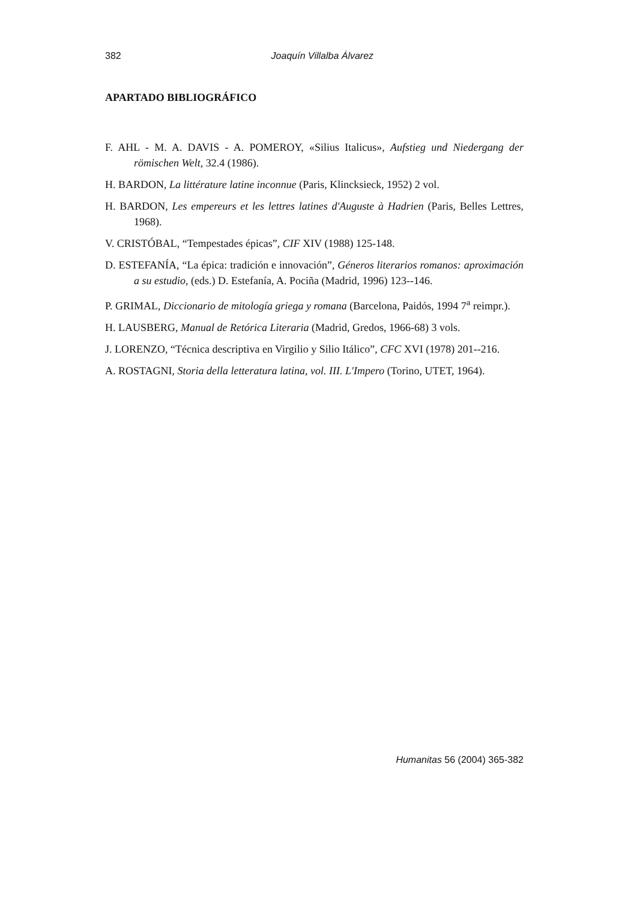382
Joaquín Villalba Álvarez
APARTADO BIBLIOGRÁFICO
F. AHL - M. A. DAVIS - A. POMEROY, «Silius Italicus», Aufstieg und Niedergang der römischen Welt, 32.4 (1986).
H. BARDON, La littérature latine inconnue (Paris, Klincksieck, 1952) 2 vol.
H. BARDON, Les empereurs et les lettres latines d'Auguste à Hadrien (Paris, Belles Lettres, 1968).
V. CRISTÓBAL, “Tempestades épicas”, CIF XIV (1988) 125-148.
D. ESTEFANÍA, “La épica: tradición e innovación”, Géneros literarios romanos: aproximación a su estudio, (eds.) D. Estefanía, A. Pociña (Madrid, 1996) 123--146.
P. GRIMAL, Diccionario de mitología griega y romana (Barcelona, Paidós, 1994 7<sup>a</sup> reimpr.).
H. LAUSBERG, Manual de Retórica Literaria (Madrid, Gredos, 1966-68) 3 vols.
J. LORENZO, “Técnica descriptiva en Virgilio y Silio Itálico”, CFC XVI (1978) 201--216.
A. ROSTAGNI, Storia della letteratura latina, vol. III. L'Impero (Torino, UTET, 1964).
Humanitas 56 (2004) 365-382